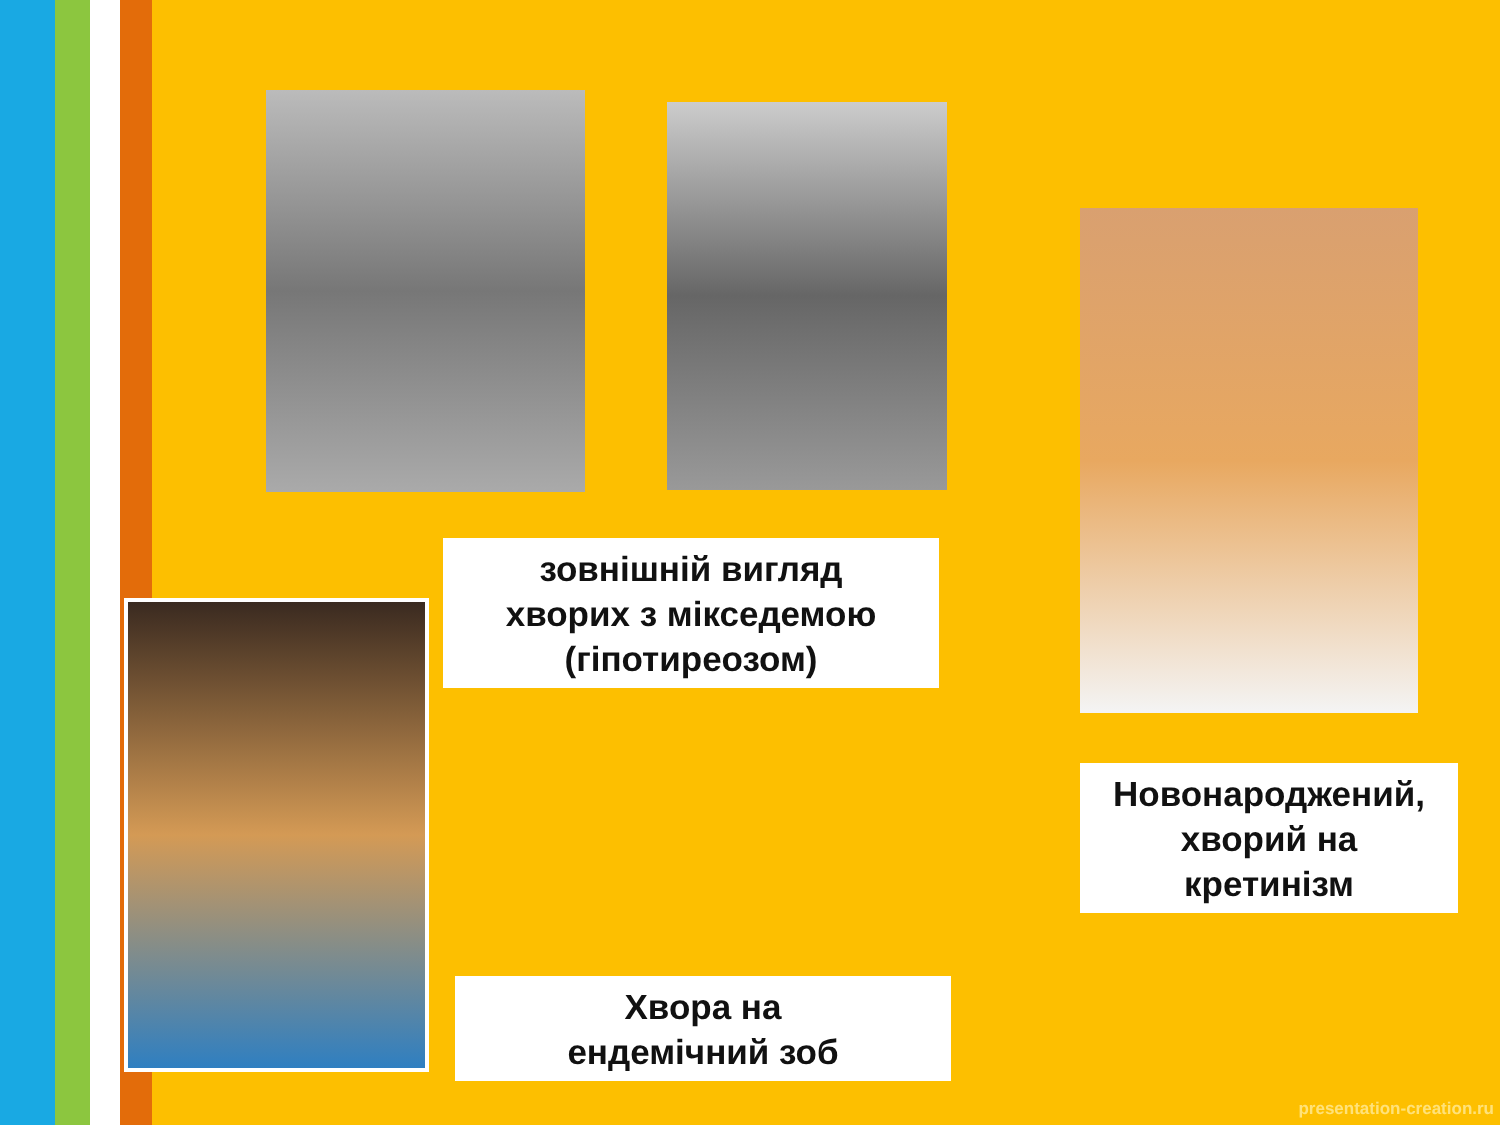зовнішній вигляд
хворих з мікседемою
(гіпотиреозом)
Новонароджений,
хворий на
кретинізм
Хвора на
ендемічний зоб
presentation-creation.ru